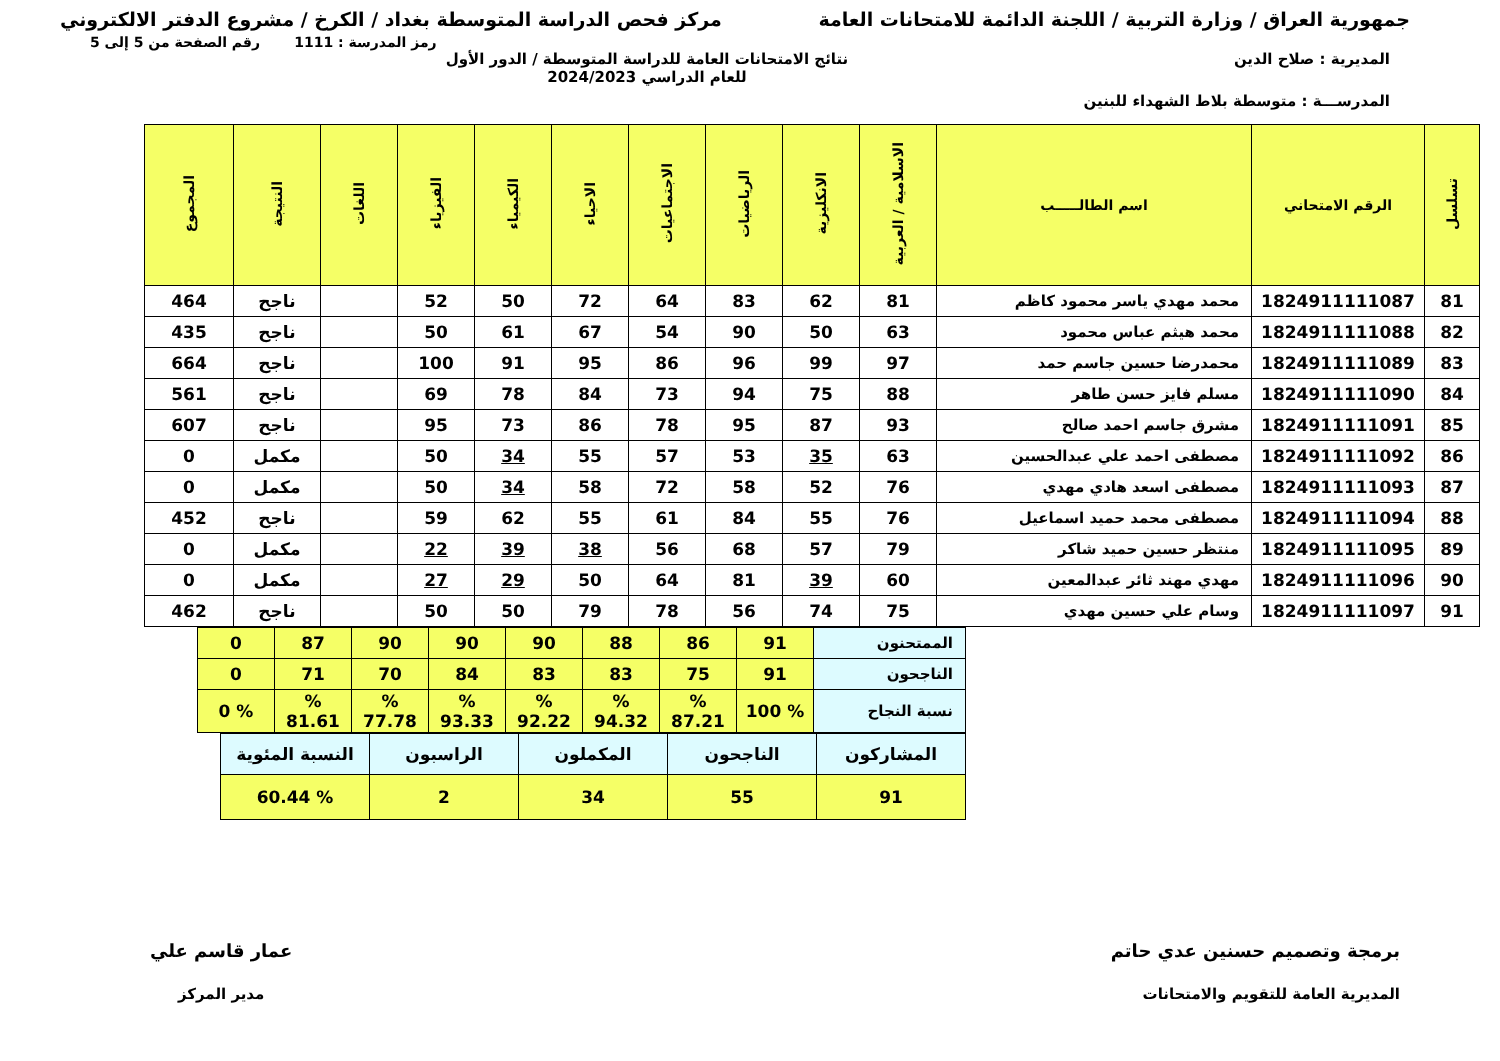جمهورية العراق / وزارة التربية / اللجنة الدائمة للامتحانات العامة مركز فحص الدراسة المتوسطة بغداد / الكرخ / مشروع الدفتر الالكتروني
رمز المدرسة : 1111 رقم الصفحة من 5 إلى 5
المديرية : صلاح الدين نتائج الامتحانات العامة للدراسة المتوسطة / الدور الأول
للعام الدراسي 2024/2023
المدرســـة : متوسطة بلاط الشهداء للبنين
| تسلسل | الرقم الامتحاني | اسم الطالـــــب | الاسلامية / العربية | الانكليزية | الرياضيات | الاجتماعيات | الاحياء | الكيمياء | الفيزياء | اللغات | النتيجة | المجموع |
| --- | --- | --- | --- | --- | --- | --- | --- | --- | --- | --- | --- | --- |
| 81 | 1824911111087 | محمد مهدي ياسر محمود كاظم | 81 | 62 | 83 | 64 | 72 | 50 | 52 | | ناجح | 464 |
| 82 | 1824911111088 | محمد هيثم عباس محمود | 63 | 50 | 90 | 54 | 67 | 61 | 50 | | ناجح | 435 |
| 83 | 1824911111089 | محمدرضا حسين جاسم حمد | 97 | 99 | 96 | 86 | 95 | 91 | 100 | | ناجح | 664 |
| 84 | 1824911111090 | مسلم فايز حسن طاهر | 88 | 75 | 94 | 73 | 84 | 78 | 69 | | ناجح | 561 |
| 85 | 1824911111091 | مشرق جاسم احمد صالح | 93 | 87 | 95 | 78 | 86 | 73 | 95 | | ناجح | 607 |
| 86 | 1824911111092 | مصطفى احمد علي عبدالحسين | 63 | 35 | 53 | 57 | 55 | 34 | 50 | | مكمل | 0 |
| 87 | 1824911111093 | مصطفى اسعد هادي مهدي | 76 | 52 | 58 | 72 | 58 | 34 | 50 | | مكمل | 0 |
| 88 | 1824911111094 | مصطفى محمد حميد اسماعيل | 76 | 55 | 84 | 61 | 55 | 62 | 59 | | ناجح | 452 |
| 89 | 1824911111095 | منتظر حسين حميد شاكر | 79 | 57 | 68 | 56 | 38 | 39 | 22 | | مكمل | 0 |
| 90 | 1824911111096 | مهدي مهند ثائر عبدالمعين | 60 | 39 | 81 | 64 | 50 | 29 | 27 | | مكمل | 0 |
| 91 | 1824911111097 | وسام علي حسين مهدي | 75 | 74 | 56 | 78 | 79 | 50 | 50 | | ناجح | 462 |
| الممتحنون | 91 | 86 | 88 | 90 | 90 | 90 | 87 | 0 |
| الناجحون | 91 | 75 | 83 | 83 | 84 | 70 | 71 | 0 |
| نسبة النجاح | % 100 | % 87.21 | % 94.32 | % 92.22 | % 93.33 | % 77.78 | % 81.61 | % 0 |
| المشاركون | الناجحون | المكملون | الراسبون | النسبة المئوية |
| 91 | 55 | 34 | 2 | % 60.44 |
برمجة وتصميم حسنين عدي حاتم
المديرية العامة للتقويم والامتحانات
عمار قاسم علي
مدير المركز